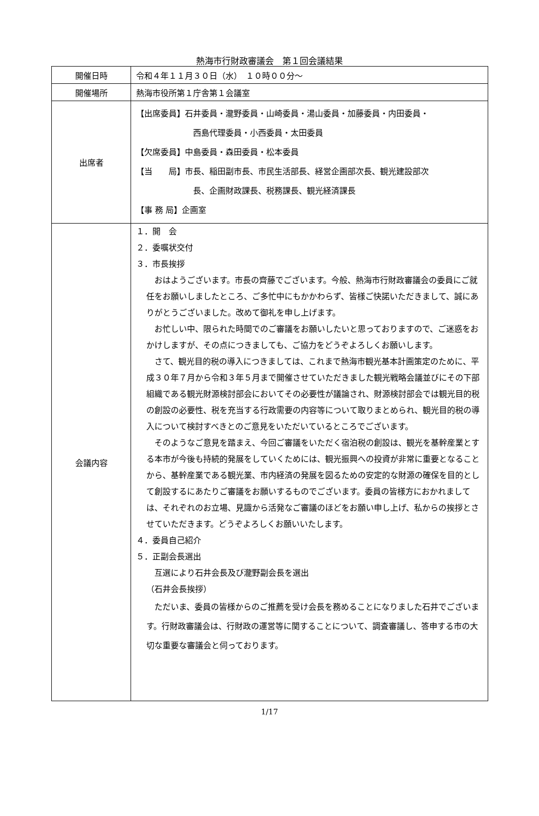熱海市行財政審議会　第１回会議結果
| 開催日時 | 令和４年１１月３０日（水） １０時００分～ |
| 開催場所 | 熱海市役所第１庁舎第１会議室 |
| 出席者 | 【出席委員】石井委員・瀧野委員・山崎委員・湯山委員・加藤委員・内田委員・ 西島代理委員・小西委員・太田委員 【欠席委員】中島委員・森田委員・松本委員 【当 局】市長、稲田副市長、市民生活部長、経営企画部次長、観光建設部次 長、企画財政課長、税務課長、観光経済課長 【事 務 局】企画室 |
| 会議内容 | １．開 会 ２．委嘱状交付 ３．市長挨拶 おはようございます。市長の齊藤でございます。今般、熱海市行財政審議会の委員にご就任をお願いしましたところ、ご多忙中にもかかわらず、皆様ご快諾いただきまして、誠にありがとうございました。改めて御礼を申し上げます。 お忙しい中、限られた時間でのご審議をお願いしたいと思っておりますので、ご迷惑をおかけしますが、その点につきましても、ご協力をどうぞよろしくお願いします。 さて、観光目的税の導入につきましては、これまで熱海市観光基本計画策定のために、平成３０年７月から令和３年５月まで開催させていただきました観光戦略会議並びにその下部組織である観光財源検討部会においてその必要性が議論され、財源検討部会では観光目的税の創設の必要性、税を充当する行政需要の内容等について取りまとめられ、観光目的税の導入について検討すべきとのご意見をいただいているところでございます。 そのようなご意見を踏まえ、今回ご審議をいただく宿泊税の創設は、観光を基幹産業とする本市が今後も持続的発展をしていくためには、観光振興への投資が非常に重要となることから、基幹産業である観光業、市内経済の発展を図るための安定的な財源の確保を目的として創設するにあたりご審議をお願いするものでございます。委員の皆様方におかれましては、それぞれのお立場、見識から活発なご審議のほどをお願い申し上げ、私からの挨拶とさせていただきます。どうぞよろしくお願いいたします。 ４．委員自己紹介 ５．正副会長選出 互選により石井会長及び瀧野副会長を選出 （石井会長挨拶） ただいま、委員の皆様からのご推薦を受け会長を務めることになりました石井でございます。行財政審議会は、行財政の運営等に関することについて、調査審議し、答申する市の大切な重要な審議会と伺っております。 |
1/17